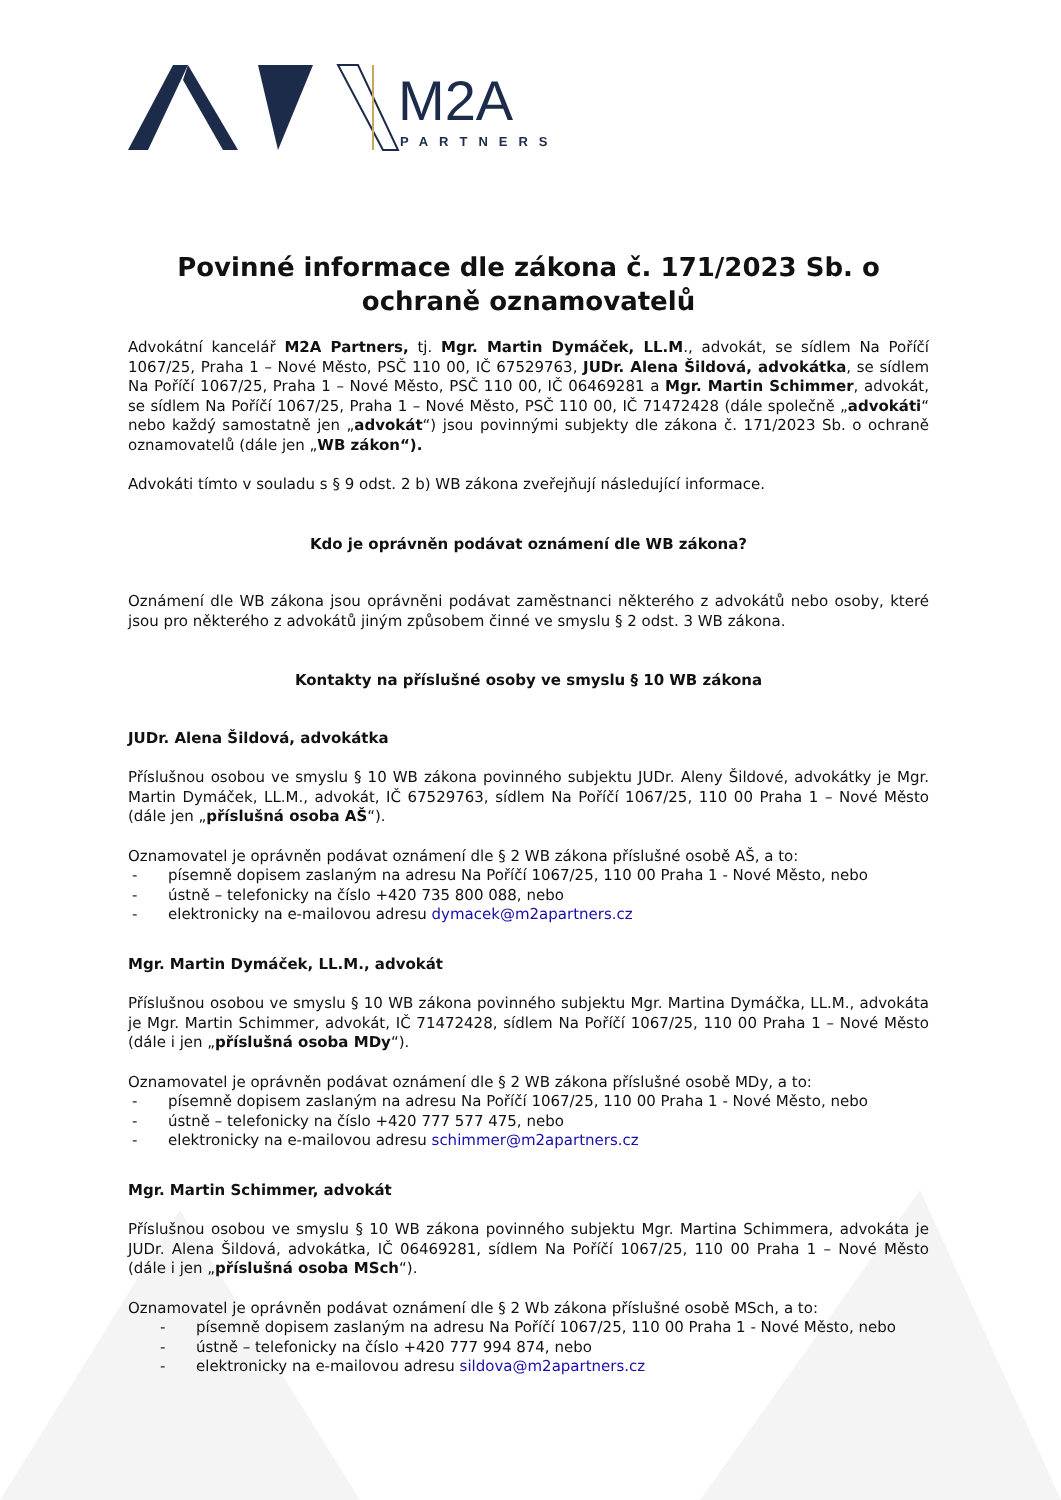M2A
PARTNERS
Povinné informace dle zákona č. 171/2023 Sb. o ochraně oznamovatelů
Advokátní kancelář M2A Partners, tj. Mgr. Martin Dymáček, LL.M., advokát, se sídlem Na Poříčí 1067/25, Praha 1 – Nové Město, PSČ 110 00, IČ 67529763, JUDr. Alena Šildová, advokátka, se sídlem Na Poříčí 1067/25, Praha 1 – Nové Město, PSČ 110 00, IČ 06469281 a Mgr. Martin Schimmer, advokát, se sídlem Na Poříčí 1067/25, Praha 1 – Nové Město, PSČ 110 00, IČ 71472428 (dále společně „advokáti“ nebo každý samostatně jen „advokát“) jsou povinnými subjekty dle zákona č. 171/2023 Sb. o ochraně oznamovatelů (dále jen „WB zákon“).
Advokáti tímto v souladu s § 9 odst. 2 b) WB zákona zveřejňují následující informace.
Kdo je oprávněn podávat oznámení dle WB zákona?
Oznámení dle WB zákona jsou oprávněni podávat zaměstnanci některého z advokátů nebo osoby, které jsou pro některého z advokátů jiným způsobem činné ve smyslu § 2 odst. 3 WB zákona.
Kontakty na příslušné osoby ve smyslu § 10 WB zákona
JUDr. Alena Šildová, advokátka
Příslušnou osobou ve smyslu § 10 WB zákona povinného subjektu JUDr. Aleny Šildové, advokátky je Mgr. Martin Dymáček, LL.M., advokát, IČ 67529763, sídlem Na Poříčí 1067/25, 110 00 Praha 1 – Nové Město (dále jen „příslušná osoba AŠ“).
Oznamovatel je oprávněn podávat oznámení dle § 2 WB zákona příslušné osobě AŠ, a to:
- písemně dopisem zaslaným na adresu Na Poříčí 1067/25, 110 00 Praha 1 - Nové Město, nebo
- ústně – telefonicky na číslo +420 735 800 088, nebo
- elektronicky na e-mailovou adresu dymacek@m2apartners.cz
Mgr. Martin Dymáček, LL.M., advokát
Příslušnou osobou ve smyslu § 10 WB zákona povinného subjektu Mgr. Martina Dymáčka, LL.M., advokáta je Mgr. Martin Schimmer, advokát, IČ 71472428, sídlem Na Poříčí 1067/25, 110 00 Praha 1 – Nové Město (dále i jen „příslušná osoba MDy“).
Oznamovatel je oprávněn podávat oznámení dle § 2 WB zákona příslušné osobě MDy, a to:
- písemně dopisem zaslaným na adresu Na Poříčí 1067/25, 110 00 Praha 1 - Nové Město, nebo
- ústně – telefonicky na číslo +420 777 577 475, nebo
- elektronicky na e-mailovou adresu schimmer@m2apartners.cz
Mgr. Martin Schimmer, advokát
Příslušnou osobou ve smyslu § 10 WB zákona povinného subjektu Mgr. Martina Schimmera, advokáta je JUDr. Alena Šildová, advokátka, IČ 06469281, sídlem Na Poříčí 1067/25, 110 00 Praha 1 – Nové Město (dále i jen „příslušná osoba MSch“).
Oznamovatel je oprávněn podávat oznámení dle § 2 Wb zákona příslušné osobě MSch, a to:
- písemně dopisem zaslaným na adresu Na Poříčí 1067/25, 110 00 Praha 1 - Nové Město, nebo
- ústně – telefonicky na číslo +420 777 994 874, nebo
- elektronicky na e-mailovou adresu sildova@m2apartners.cz